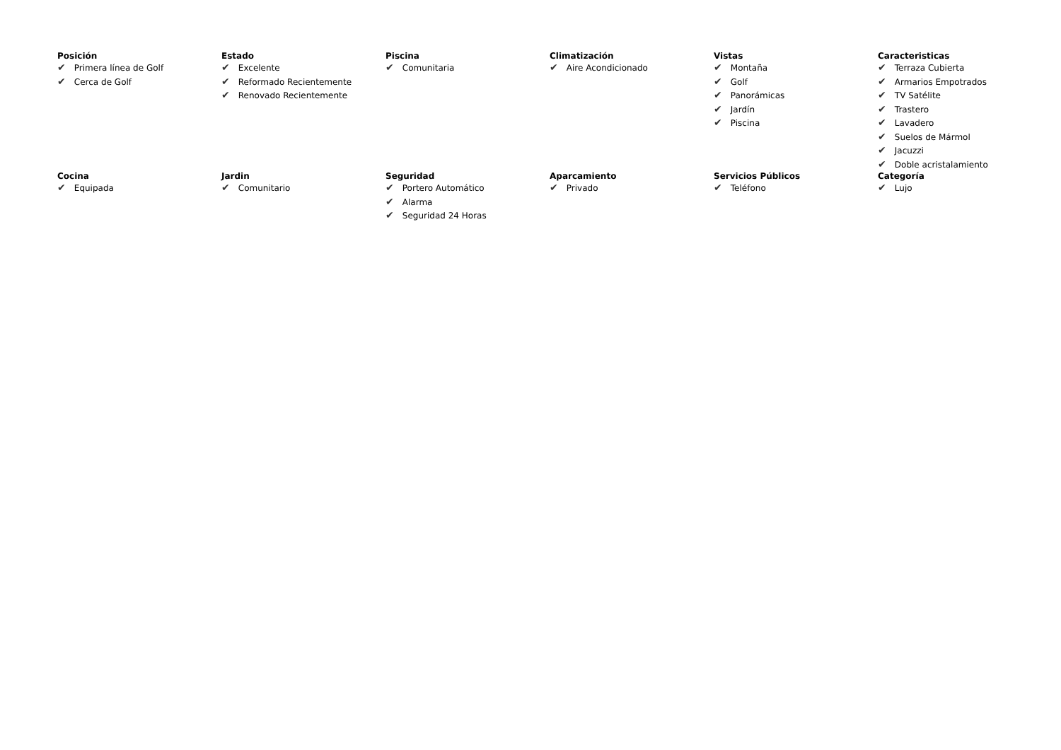Posición
✔ Primera línea de Golf
✔ Cerca de Golf
Estado
✔ Excelente
✔ Reformado Recientemente
✔ Renovado Recientemente
Piscina
✔ Comunitaria
Climatización
✔ Aire Acondicionado
Vistas
✔ Montaña
✔ Golf
✔ Panorámicas
✔ Jardín
✔ Piscina
Caracteristicas
✔ Terraza Cubierta
✔ Armarios Empotrados
✔ TV Satélite
✔ Trastero
✔ Lavadero
✔ Suelos de Mármol
✔ Jacuzzi
✔ Doble acristalamiento
Cocina
✔ Equipada
Jardin
✔ Comunitario
Seguridad
✔ Portero Automático
✔ Alarma
✔ Seguridad 24 Horas
Aparcamiento
✔ Privado
Servicios Públicos
✔ Teléfono
Categoría
✔ Lujo